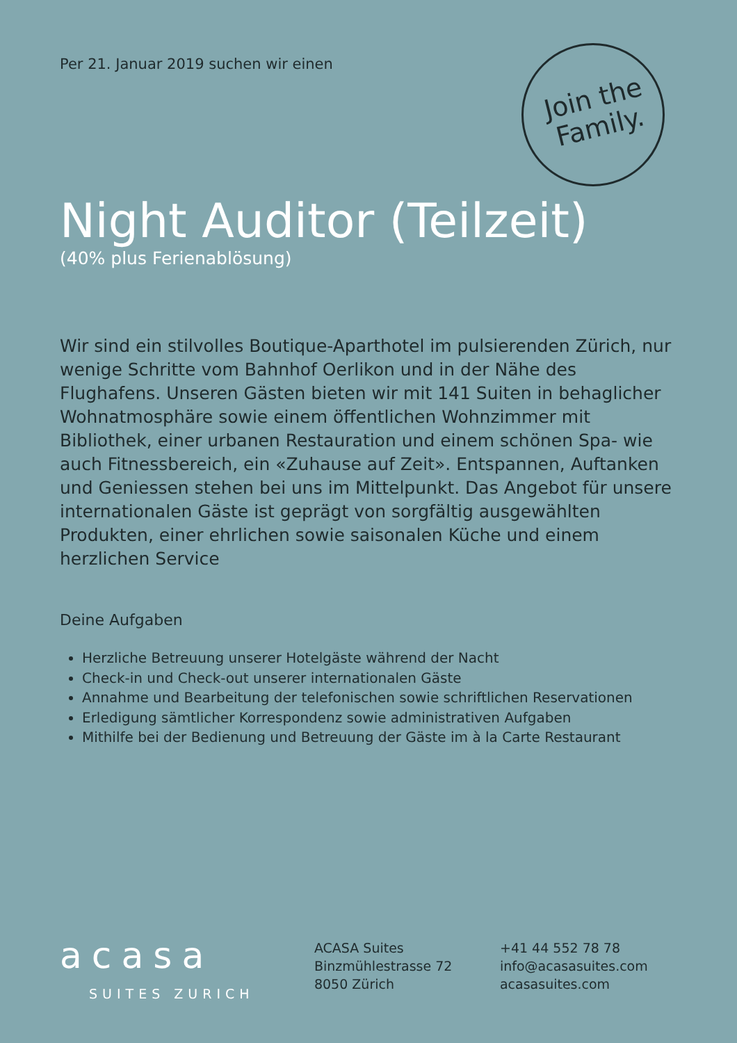Join the
Family.
Per 21. Januar 2019 suchen wir einen
Night Auditor (Teilzeit)
(40% plus Ferienablösung)
Wir sind ein stilvolles Boutique-Aparthotel im pulsierenden Zürich, nur wenige Schritte vom Bahnhof Oerlikon und in der Nähe des Flughafens. Unseren Gästen bieten wir mit 141 Suiten in behaglicher Wohnatmosphäre sowie einem öffentlichen Wohnzimmer mit Bibliothek, einer urbanen Restauration und einem schönen Spa- wie auch Fitnessbereich, ein «Zuhause auf Zeit». Entspannen, Auftanken und Geniessen stehen bei uns im Mittelpunkt. Das Angebot für unsere internationalen Gäste ist geprägt von sorgfältig ausgewählten Produkten, einer ehrlichen sowie saisonalen Küche und einem herzlichen Service
Deine Aufgaben
Herzliche Betreuung unserer Hotelgäste während der Nacht
Check-in und Check-out unserer internationalen Gäste
Annahme und Bearbeitung der telefonischen sowie schriftlichen Reservationen
Erledigung sämtlicher Korrespondenz sowie administrativen Aufgaben
Mithilfe bei der Bedienung und Betreuung der Gäste im à la Carte Restaurant
acasa
SUITES ZURICH
ACASA Suites
Binzmühlestrasse 72
8050 Zürich
+41 44 552 78 78
info@acasasuites.com
acasasuites.com